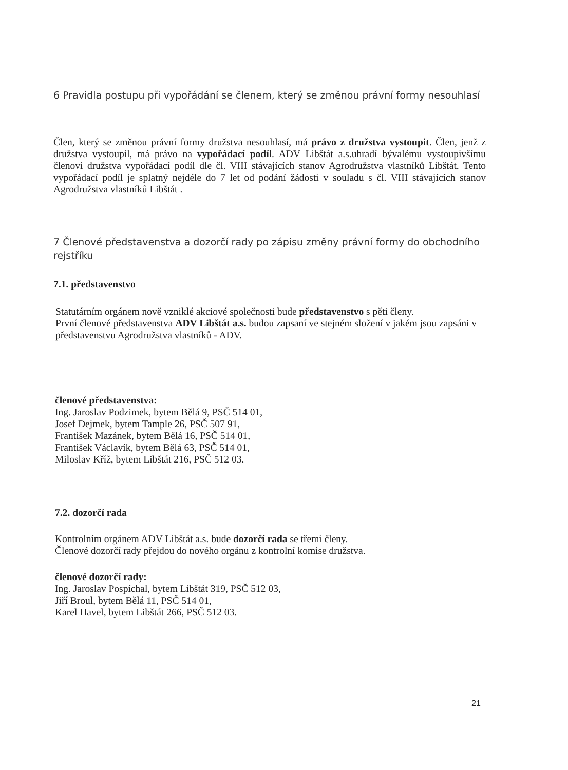6 Pravidla postupu při vypořádání se členem, který se změnou právní formy nesouhlasí
Člen, který se změnou právní formy družstva nesouhlasí, má právo z družstva vystoupit. Člen, jenž z družstva vystoupil, má právo na vypořádací podíl. ADV Libštát a.s.uhradí bývalému vystoupivšímu členovi družstva vypořádací podíl dle čl. VIII stávajících stanov Agrodružstva vlastníků Libštát. Tento vypořádací podíl je splatný nejdéle do 7 let od podání žádosti v souladu s čl. VIII stávajících stanov Agrodružstva vlastníků Libštát .
7 Členové představenstva a dozorčí rady po zápisu změny právní formy do obchodního rejstříku
7.1. představenstvo
Statutárním orgánem nově vzniklé akciové společnosti bude představenstvo s pěti členy.
První členové představenstva ADV Libštát a.s. budou zapsaní ve stejném složení v jakém jsou zapsáni v představenstvu Agrodružstva vlastníků - ADV.
členové představenstva:
Ing. Jaroslav Podzimek, bytem Bělá 9, PSČ 514 01,
Josef Dejmek, bytem Tample 26, PSČ 507 91,
František Mazánek, bytem Bělá 16, PSČ 514 01,
František Václavík, bytem Bělá 63, PSČ 514 01,
Miloslav Kříž, bytem Libštát 216, PSČ 512 03.
7.2. dozorčí rada
Kontrolním orgánem ADV Libštát a.s. bude dozorčí rada se třemi členy.
Členové dozorčí rady přejdou do nového orgánu z kontrolní komise družstva.
členové dozorčí rady:
Ing. Jaroslav Pospíchal, bytem Libštát 319, PSČ 512 03,
Jiří Broul, bytem Bělá 11, PSČ 514 01,
Karel Havel, bytem Libštát 266, PSČ 512 03.
21